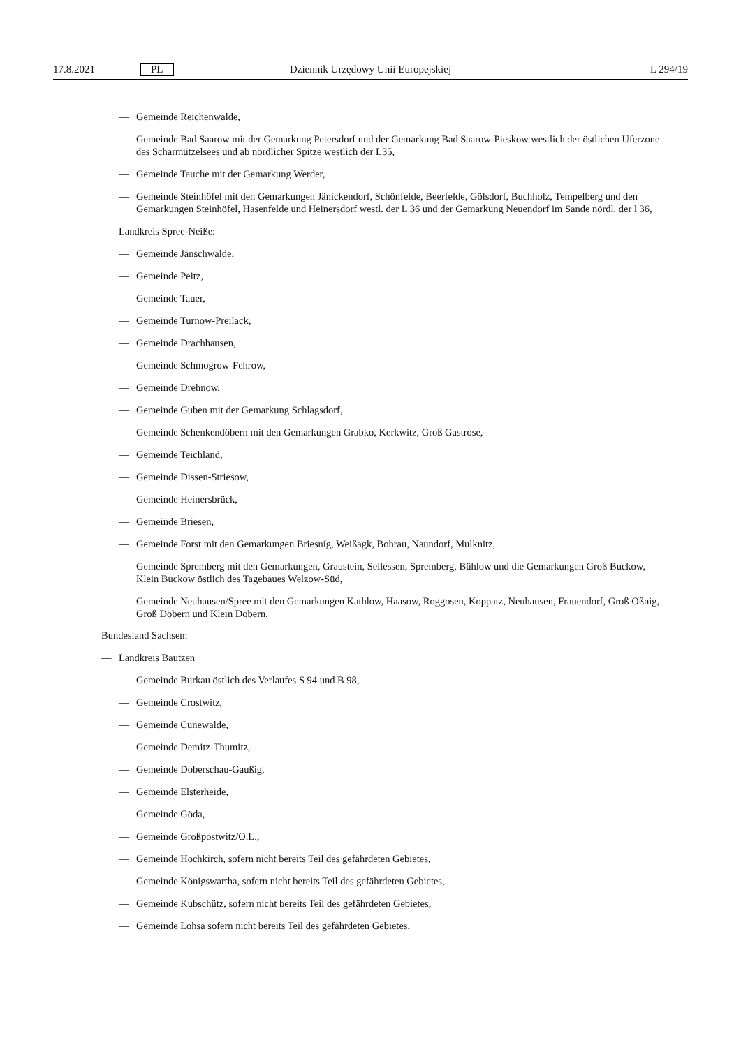17.8.2021 PL Dziennik Urzędowy Unii Europejskiej L 294/19
— Gemeinde Reichenwalde,
— Gemeinde Bad Saarow mit der Gemarkung Petersdorf und der Gemarkung Bad Saarow-Pieskow westlich der östlichen Uferzone des Scharmützelsees und ab nördlicher Spitze westlich der L35,
— Gemeinde Tauche mit der Gemarkung Werder,
— Gemeinde Steinhöfel mit den Gemarkungen Jänickendorf, Schönfelde, Beerfelde, Gölsdorf, Buchholz, Tempelberg und den Gemarkungen Steinhöfel, Hasenfelde und Heinersdorf westl. der L 36 und der Gemarkung Neuendorf im Sande nördl. der l 36,
— Landkreis Spree-Neiße:
— Gemeinde Jänschwalde,
— Gemeinde Peitz,
— Gemeinde Tauer,
— Gemeinde Turnow-Preilack,
— Gemeinde Drachhausen,
— Gemeinde Schmogrow-Fehrow,
— Gemeinde Drehnow,
— Gemeinde Guben mit der Gemarkung Schlagsdorf,
— Gemeinde Schenkendöbern mit den Gemarkungen Grabko, Kerkwitz, Groß Gastrose,
— Gemeinde Teichland,
— Gemeinde Dissen-Striesow,
— Gemeinde Heinersbrück,
— Gemeinde Briesen,
— Gemeinde Forst mit den Gemarkungen Briesníg, Weißagk, Bohrau, Naundorf, Mulknitz,
— Gemeinde Spremberg mit den Gemarkungen, Graustein, Sellessen, Spremberg, Bühlow und die Gemarkungen Groß Buckow, Klein Buckow östlich des Tagebaues Welzow-Süd,
— Gemeinde Neuhausen/Spree mit den Gemarkungen Kathlow, Haasow, Roggosen, Koppatz, Neuhausen, Frauendorf, Groß Oßnig, Groß Döbern und Klein Döbern,
Bundesland Sachsen:
— Landkreis Bautzen
— Gemeinde Burkau östlich des Verlaufes S 94 und B 98,
— Gemeinde Crostwitz,
— Gemeinde Cunewalde,
— Gemeinde Demitz-Thumitz,
— Gemeinde Doberschau-Gaußig,
— Gemeinde Elsterheide,
— Gemeinde Göda,
— Gemeinde Großpostwitz/O.L.,
— Gemeinde Hochkirch, sofern nicht bereits Teil des gefährdeten Gebietes,
— Gemeinde Königswartha, sofern nicht bereits Teil des gefährdeten Gebietes,
— Gemeinde Kubschütz, sofern nicht bereits Teil des gefährdeten Gebietes,
— Gemeinde Lohsa sofern nicht bereits Teil des gefährdeten Gebietes,